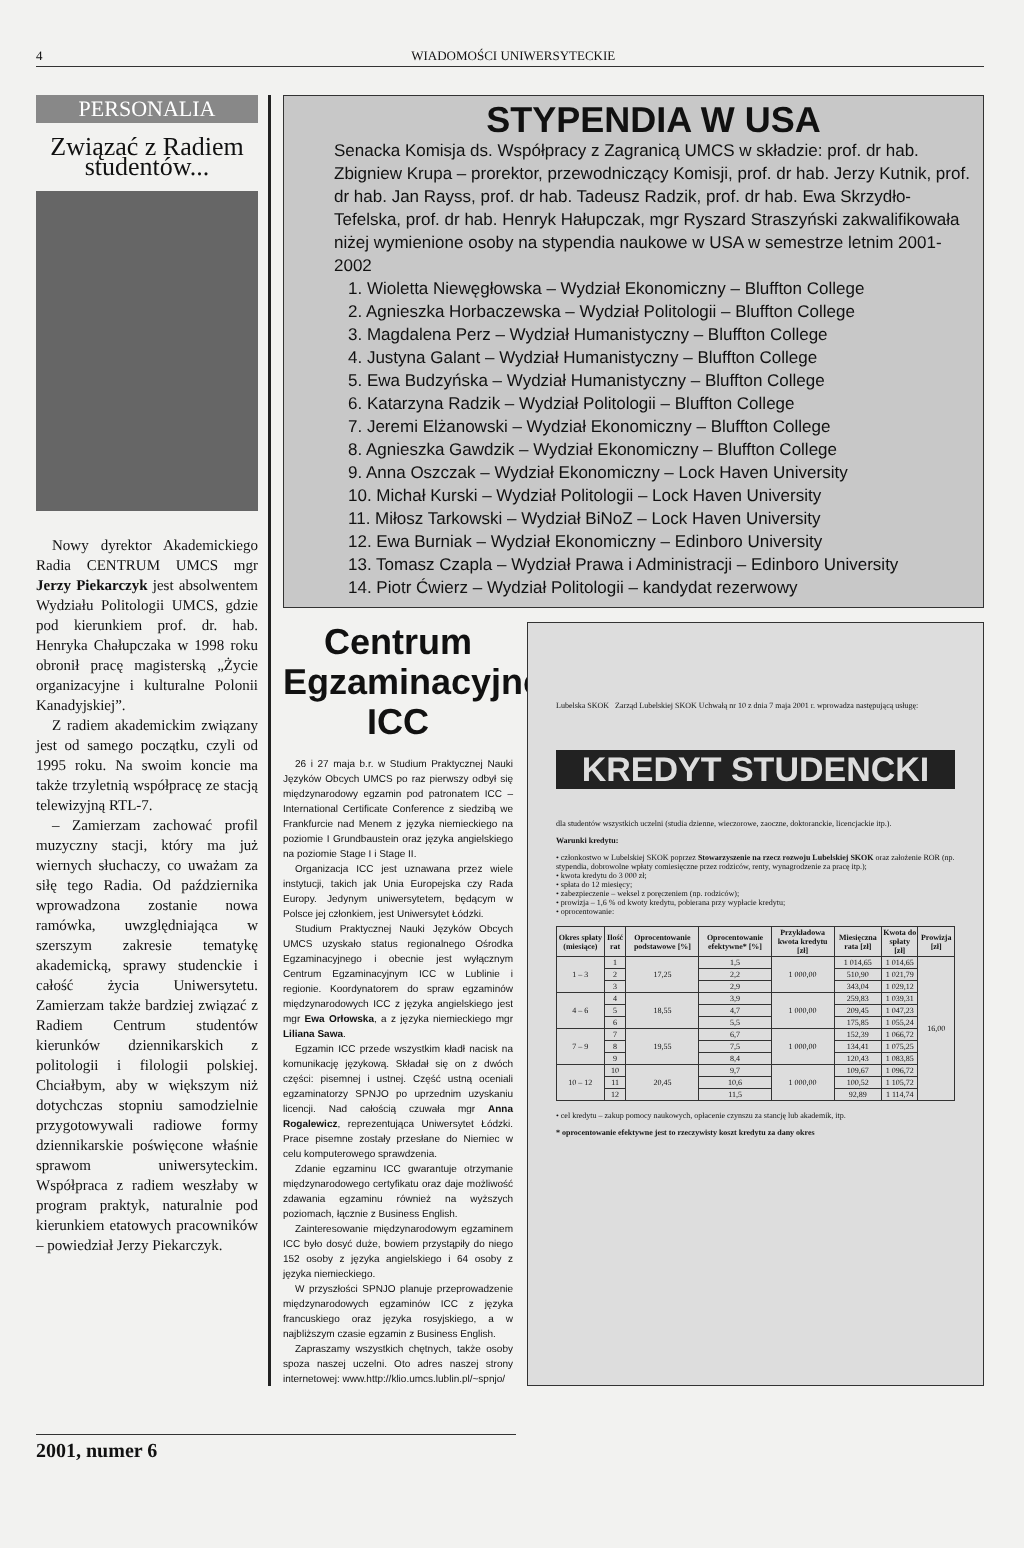4 WIADOMOŚCI UNIWERSYTECKIE
PERSONALIA
Związać z Radiem studentów...
Nowy dyrektor Akademickiego Radia CENTRUM UMCS mgr Jerzy Piekarczyk jest absolwentem Wydziału Politologii UMCS, gdzie pod kierunkiem prof. dr. hab. Henryka Chałupczaka w 1998 roku obronił pracę magisterską „Życie organizacyjne i kulturalne Polonii Kanadyjskiej”.
Z radiem akademickim związany jest od samego początku, czyli od 1995 roku. Na swoim koncie ma także trzyletnią współpracę ze stacją telewizyjną RTL-7.
– Zamierzam zachować profil muzyczny stacji, który ma już wiernych słuchaczy, co uważam za siłę tego Radia. Od października wprowadzona zostanie nowa ramówka, uwzględniająca w szerszym zakresie tematykę akademicką, sprawy studenckie i całość życia Uniwersytetu. Zamierzam także bardziej związać z Radiem Centrum studentów kierunków dziennikarskich z politologii i filologii polskiej. Chciałbym, aby w większym niż dotychczas stopniu samodzielnie przygotowywali radiowe formy dziennikarskie poświęcone właśnie sprawom uniwersyteckim. Współpraca z radiem weszłaby w program praktyk, naturalnie pod kierunkiem etatowych pracowników – powiedział Jerzy Piekarczyk.
STYPENDIA W USA
Senacka Komisja ds. Współpracy z Zagranicą UMCS w składzie: prof. dr hab. Zbigniew Krupa – prorektor, przewodniczący Komisji, prof. dr hab. Jerzy Kutnik, prof. dr hab. Jan Rayss, prof. dr hab. Tadeusz Radzik, prof. dr hab. Ewa Skrzydło-Tefelska, prof. dr hab. Henryk Hałupczak, mgr Ryszard Straszyński zakwalifikowała niżej wymienione osoby na stypendia naukowe w USA w semestrze letnim 2001-2002
1. Wioletta Niewęgłowska – Wydział Ekonomiczny – Bluffton College
2. Agnieszka Horbaczewska – Wydział Politologii – Bluffton College
3. Magdalena Perz – Wydział Humanistyczny – Bluffton College
4. Justyna Galant – Wydział Humanistyczny – Bluffton College
5. Ewa Budzyńska – Wydział Humanistyczny – Bluffton College
6. Katarzyna Radzik – Wydział Politologii – Bluffton College
7. Jeremi Elżanowski – Wydział Ekonomiczny – Bluffton College
8. Agnieszka Gawdzik – Wydział Ekonomiczny – Bluffton College
9. Anna Oszczak – Wydział Ekonomiczny – Lock Haven University
10. Michał Kurski – Wydział Politologii – Lock Haven University
11. Miłosz Tarkowski – Wydział BiNoZ – Lock Haven University
12. Ewa Burniak – Wydział Ekonomiczny – Edinboro University
13. Tomasz Czapla – Wydział Prawa i Administracji – Edinboro University
14. Piotr Ćwierz – Wydział Politologii – kandydat rezerwowy
Centrum Egzaminacyjne ICC
26 i 27 maja b.r. w Studium Praktycznej Nauki Języków Obcych UMCS po raz pierwszy odbył się międzynarodowy egzamin pod patronatem ICC – International Certificate Conference z siedzibą we Frankfurcie nad Menem z języka niemieckiego na poziomie I Grundbaustein oraz języka angielskiego na poziomie Stage I i Stage II.
Organizacja ICC jest uznawana przez wiele instytucji, takich jak Unia Europejska czy Rada Europy. Jedynym uniwersytetem, będącym w Polsce jej członkiem, jest Uniwersytet Łódzki.
Studium Praktycznej Nauki Języków Obcych UMCS uzyskało status regionalnego Ośrodka Egzaminacyjnego i obecnie jest wyłącznym Centrum Egzaminacyjnym ICC w Lublinie i regionie. Koordynatorem do spraw egzaminów międzynarodowych ICC z języka angielskiego jest mgr Ewa Orłowska, a z języka niemieckiego mgr Liliana Sawa.
Egzamin ICC przede wszystkim kładł nacisk na komunikację językową. Składał się on z dwóch części: pisemnej i ustnej. Część ustną oceniali egzaminatorzy SPNJO po uprzednim uzyskaniu licencji. Nad całością czuwała mgr Anna Rogalewicz, reprezentująca Uniwersytet Łódzki. Prace pisemne zostały przesłane do Niemiec w celu komputerowego sprawdzenia.
Zdanie egzaminu ICC gwarantuje otrzymanie międzynarodowego certyfikatu oraz daje możliwość zdawania egzaminu również na wyższych poziomach, łącznie z Business English.
Zainteresowanie międzynarodowym egzaminem ICC było dosyć duże, bowiem przystąpiły do niego 152 osoby z języka angielskiego i 64 osoby z języka niemieckiego.
W przyszłości SPNJO planuje przeprowadzenie międzynarodowych egzaminów ICC z języka francuskiego oraz języka rosyjskiego, a w najbliższym czasie egzamin z Business English.
Zapraszamy wszystkich chętnych, także osoby spoza naszej uczelni. Oto adres naszej strony internetowej: www.http://klio.umcs.lublin.pl/~spnjo/
Lubelska SKOK Zarząd Lubelskiej SKOK Uchwałą nr 10 z dnia 7 maja 2001 r. wprowadza następującą usługę:
KREDYT STUDENCKI
dla studentów wszystkich uczelni (studia dzienne, wieczorowe, zaoczne, doktoranckie, licencjackie itp.).
Warunki kredytu:
• członkostwo w Lubelskiej SKOK poprzez Stowarzyszenie na rzecz rozwoju Lubelskiej SKOK oraz założenie ROR (np. stypendia, dobrowolne wpłaty comiesięczne przez rodziców, renty, wynagrodzenie za pracę itp.);
• kwota kredytu do 3 000 zł;
• spłata do 12 miesięcy;
• zabezpieczenie – weksel z poręczeniem (np. rodziców);
• prowizja – 1,6 % od kwoty kredytu, pobierana przy wypłacie kredytu;
• oprocentowanie:
| Okres spłaty (miesiące) | Ilość rat | Oprocentowanie podstawowe [%] | Oprocentowanie efektywne* [%] | Przykładowa kwota kredytu [zł] | Miesięczna rata [zł] | Kwota do spłaty [zł] | Prowizja [zł] |
| --- | --- | --- | --- | --- | --- | --- | --- |
| 1 – 3 | 1 | 17,25 | 1,5 | 1 000,00 | 1 014,65 | 1 014,65 | 16,00 |
| | 2 | | 2,2 | | 510,90 | 1 021,79 | |
| | 3 | | 2,9 | | 343,04 | 1 029,12 | |
| 4 – 6 | 4 | 18,55 | 3,9 | 1 000,00 | 259,83 | 1 039,31 | |
| | 5 | | 4,7 | | 209,45 | 1 047,23 | |
| | 6 | | 5,5 | | 175,85 | 1 055,24 | |
| 7 – 9 | 7 | 19,55 | 6,7 | 1 000,00 | 152,39 | 1 066,72 | |
| | 8 | | 7,5 | | 134,41 | 1 075,25 | |
| | 9 | | 8,4 | | 120,43 | 1 083,85 | |
| 10 – 12 | 10 | 20,45 | 9,7 | 1 000,00 | 109,67 | 1 096,72 | |
| | 11 | | 10,6 | | 100,52 | 1 105,72 | |
| | 12 | | 11,5 | | 92,89 | 1 114,74 | |
• cel kredytu – zakup pomocy naukowych, opłacenie czynszu za stancję lub akademik, itp.
* oprocentowanie efektywne jest to rzeczywisty koszt kredytu za dany okres
2001, numer 6